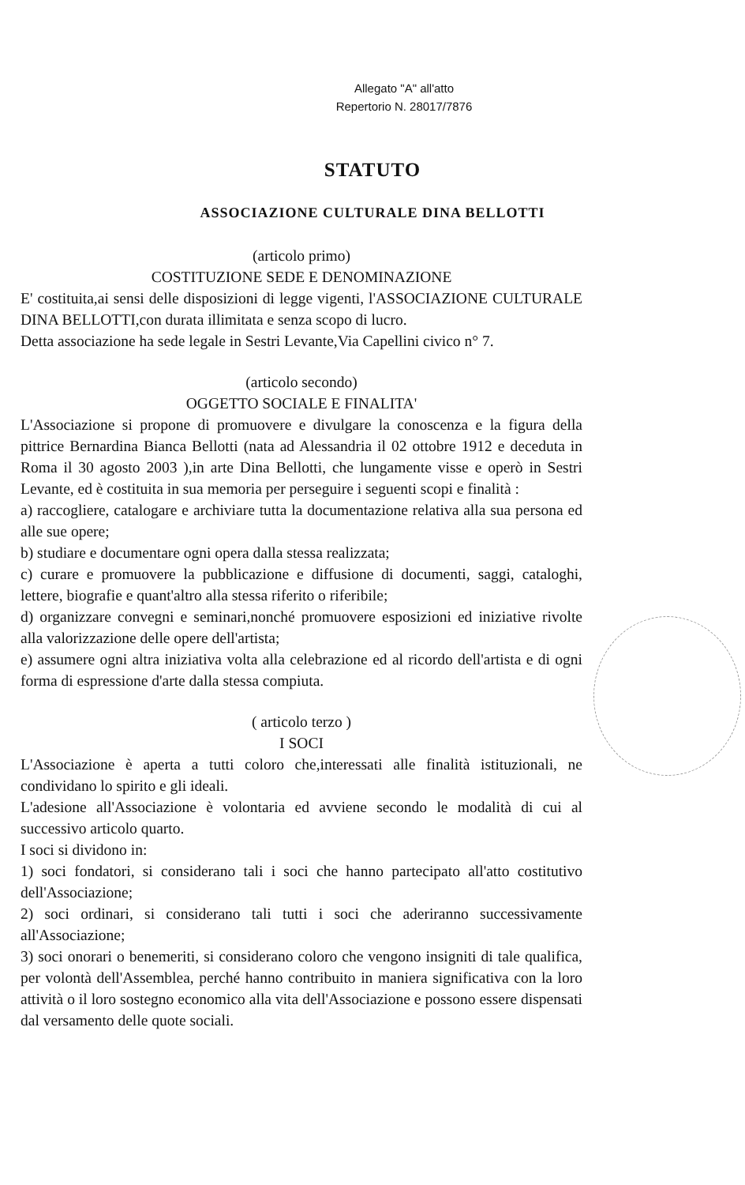Allegato "A" all'atto
Repertorio N. 28017/7876
STATUTO
ASSOCIAZIONE CULTURALE DINA BELLOTTI
(articolo primo)
COSTITUZIONE SEDE E DENOMINAZIONE
E' costituita,ai sensi delle disposizioni di legge vigenti, l'ASSOCIAZIONE CULTURALE DINA BELLOTTI,con durata illimitata e senza scopo di lucro.
Detta associazione ha sede legale in Sestri Levante,Via Capellini civico n° 7.
(articolo secondo)
OGGETTO SOCIALE E FINALITA'
L'Associazione si propone di promuovere e divulgare la conoscenza e la figura della pittrice Bernardina Bianca Bellotti (nata ad Alessandria il 02 ottobre 1912 e deceduta in Roma il 30 agosto 2003 ),in arte Dina Bellotti, che lungamente visse e operò in Sestri Levante, ed è costituita in sua memoria per perseguire i seguenti scopi e finalità :
a) raccogliere, catalogare e archiviare tutta la documentazione relativa alla sua persona ed alle sue opere;
b) studiare e documentare ogni opera dalla stessa realizzata;
c) curare e promuovere la pubblicazione e diffusione di documenti, saggi, cataloghi, lettere, biografie e quant'altro alla stessa riferito o riferibile;
d) organizzare convegni e seminari,nonché promuovere esposizioni ed iniziative rivolte alla valorizzazione delle opere dell'artista;
e) assumere ogni altra iniziativa volta alla celebrazione ed al ricordo dell'artista e di ogni forma di espressione d'arte dalla stessa compiuta.
( articolo terzo )
I SOCI
L'Associazione è aperta a tutti coloro che,interessati alle finalità istituzionali, ne condividano lo spirito e gli ideali.
L'adesione all'Associazione è volontaria ed avviene secondo le modalità di cui al successivo articolo quarto.
I soci si dividono in:
1) soci fondatori, si considerano tali i soci che hanno partecipato all'atto costitutivo dell'Associazione;
2) soci ordinari, si considerano tali tutti i soci che aderiranno successivamente all'Associazione;
3) soci onorari o benemeriti, si considerano coloro che vengono insigniti di tale qualifica, per volontà dell'Assemblea, perché hanno contribuito in maniera significativa con la loro attività o il loro sostegno economico alla vita dell'Associazione e possono essere dispensati dal versamento delle quote sociali.